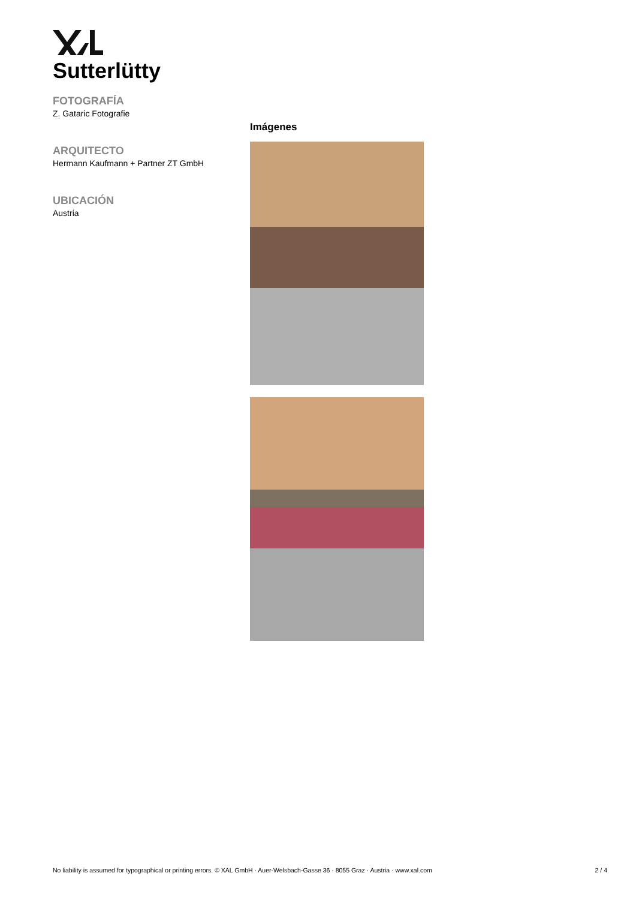Sutterlütty
FOTOGRAFÍA
Z. Gataric Fotografie
ARQUITECTO
Hermann Kaufmann + Partner ZT GmbH
UBICACIÓN
Austria
Imágenes
No liability is assumed for typographical or printing errors. © XAL GmbH · Auer-Welsbach-Gasse 36 · 8055 Graz · Austria · www.xal.com 2 / 4